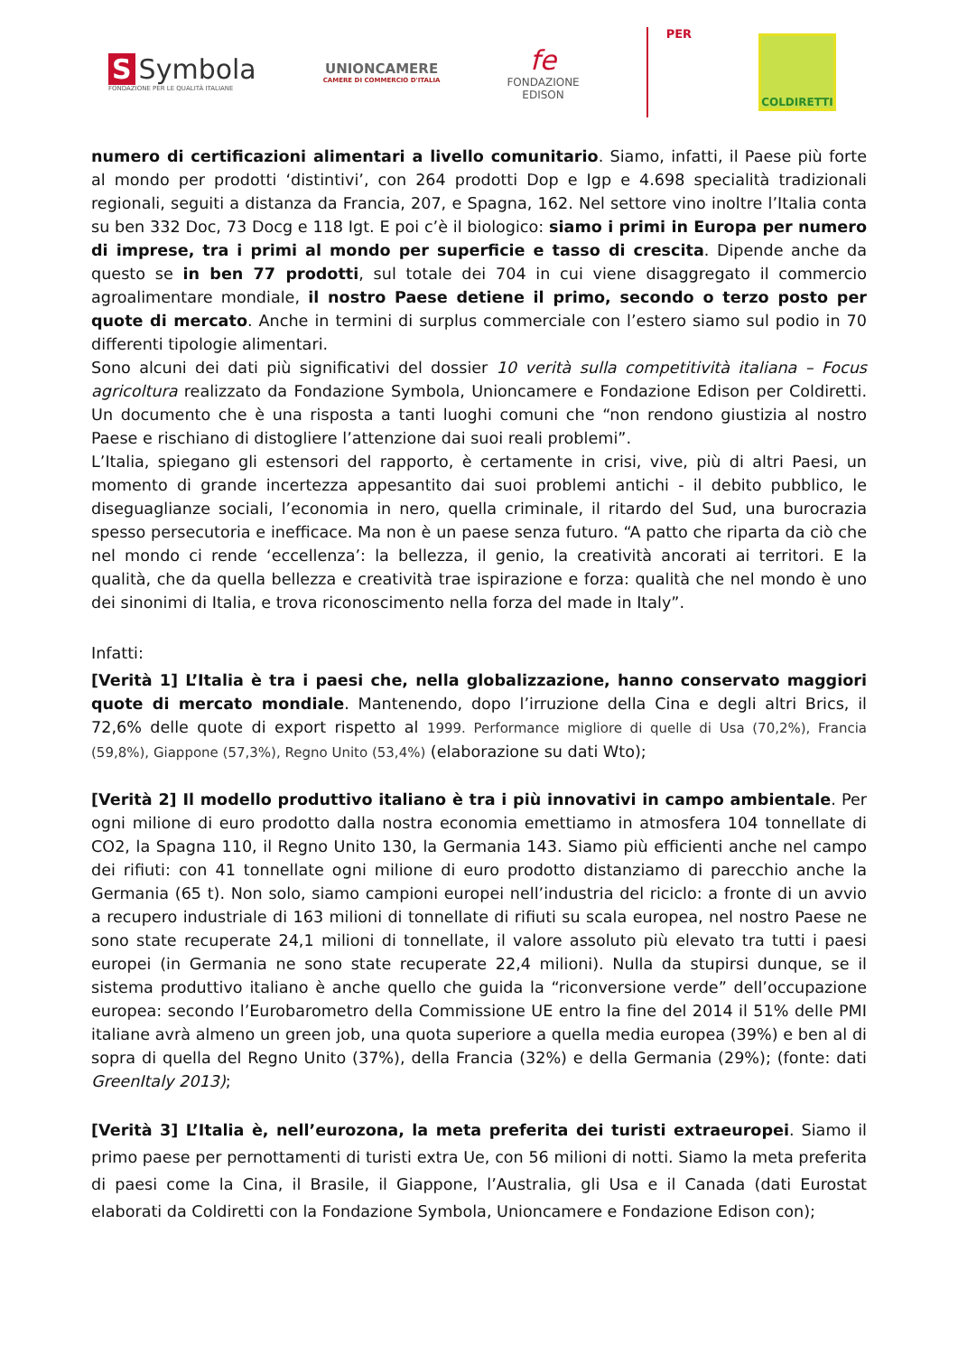S Symbola
FONDAZIONE PER LE QUALITÀ ITALIANE
UNIONCAMERE
CAMERE DI COMMERCIO D'ITALIA
fe
FONDAZIONE
EDISON
PER
COLDIRETTI
numero di certificazioni alimentari a livello comunitario. Siamo, infatti, il Paese più forte al mondo per prodotti ‘distintivi’, con 264 prodotti Dop e Igp e 4.698 specialità tradizionali regionali, seguiti a distanza da Francia, 207, e Spagna, 162. Nel settore vino inoltre l’Italia conta su ben 332 Doc, 73 Docg e 118 Igt. E poi c’è il biologico: siamo i primi in Europa per numero di imprese, tra i primi al mondo per superficie e tasso di crescita. Dipende anche da questo se in ben 77 prodotti, sul totale dei 704 in cui viene disaggregato il commercio agroalimentare mondiale, il nostro Paese detiene il primo, secondo o terzo posto per quote di mercato. Anche in termini di surplus commerciale con l’estero siamo sul podio in 70 differenti tipologie alimentari.
Sono alcuni dei dati più significativi del dossier 10 verità sulla competitività italiana – Focus agricoltura realizzato da Fondazione Symbola, Unioncamere e Fondazione Edison per Coldiretti. Un documento che è una risposta a tanti luoghi comuni che “non rendono giustizia al nostro Paese e rischiano di distogliere l’attenzione dai suoi reali problemi”.
L’Italia, spiegano gli estensori del rapporto, è certamente in crisi, vive, più di altri Paesi, un momento di grande incertezza appesantito dai suoi problemi antichi - il debito pubblico, le diseguaglianze sociali, l’economia in nero, quella criminale, il ritardo del Sud, una burocrazia spesso persecutoria e inefficace. Ma non è un paese senza futuro. “A patto che riparta da ciò che nel mondo ci rende ‘eccellenza’: la bellezza, il genio, la creatività ancorati ai territori. E la qualità, che da quella bellezza e creatività trae ispirazione e forza: qualità che nel mondo è uno dei sinonimi di Italia, e trova riconoscimento nella forza del made in Italy”.
Infatti:
[Verità 1] L’Italia è tra i paesi che, nella globalizzazione, hanno conservato maggiori quote di mercato mondiale. Mantenendo, dopo l’irruzione della Cina e degli altri Brics, il 72,6% delle quote di export rispetto al 1999. Performance migliore di quelle di Usa (70,2%), Francia (59,8%), Giappone (57,3%), Regno Unito (53,4%) (elaborazione su dati Wto);
[Verità 2] Il modello produttivo italiano è tra i più innovativi in campo ambientale. Per ogni milione di euro prodotto dalla nostra economia emettiamo in atmosfera 104 tonnellate di CO2, la Spagna 110, il Regno Unito 130, la Germania 143. Siamo più efficienti anche nel campo dei rifiuti: con 41 tonnellate ogni milione di euro prodotto distanziamo di parecchio anche la Germania (65 t). Non solo, siamo campioni europei nell’industria del riciclo: a fronte di un avvio a recupero industriale di 163 milioni di tonnellate di rifiuti su scala europea, nel nostro Paese ne sono state recuperate 24,1 milioni di tonnellate, il valore assoluto più elevato tra tutti i paesi europei (in Germania ne sono state recuperate 22,4 milioni). Nulla da stupirsi dunque, se il sistema produttivo italiano è anche quello che guida la “riconversione verde” dell’occupazione europea: secondo l’Eurobarometro della Commissione UE entro la fine del 2014 il 51% delle PMI italiane avrà almeno un green job, una quota superiore a quella media europea (39%) e ben al di sopra di quella del Regno Unito (37%), della Francia (32%) e della Germania (29%); (fonte: dati GreenItaly 2013);
[Verità 3] L’Italia è, nell’eurozona, la meta preferita dei turisti extraeuropei. Siamo il primo paese per pernottamenti di turisti extra Ue, con 56 milioni di notti. Siamo la meta preferita di paesi come la Cina, il Brasile, il Giappone, l’Australia, gli Usa e il Canada (dati Eurostat elaborati da Coldiretti con la Fondazione Symbola, Unioncamere e Fondazione Edison con);